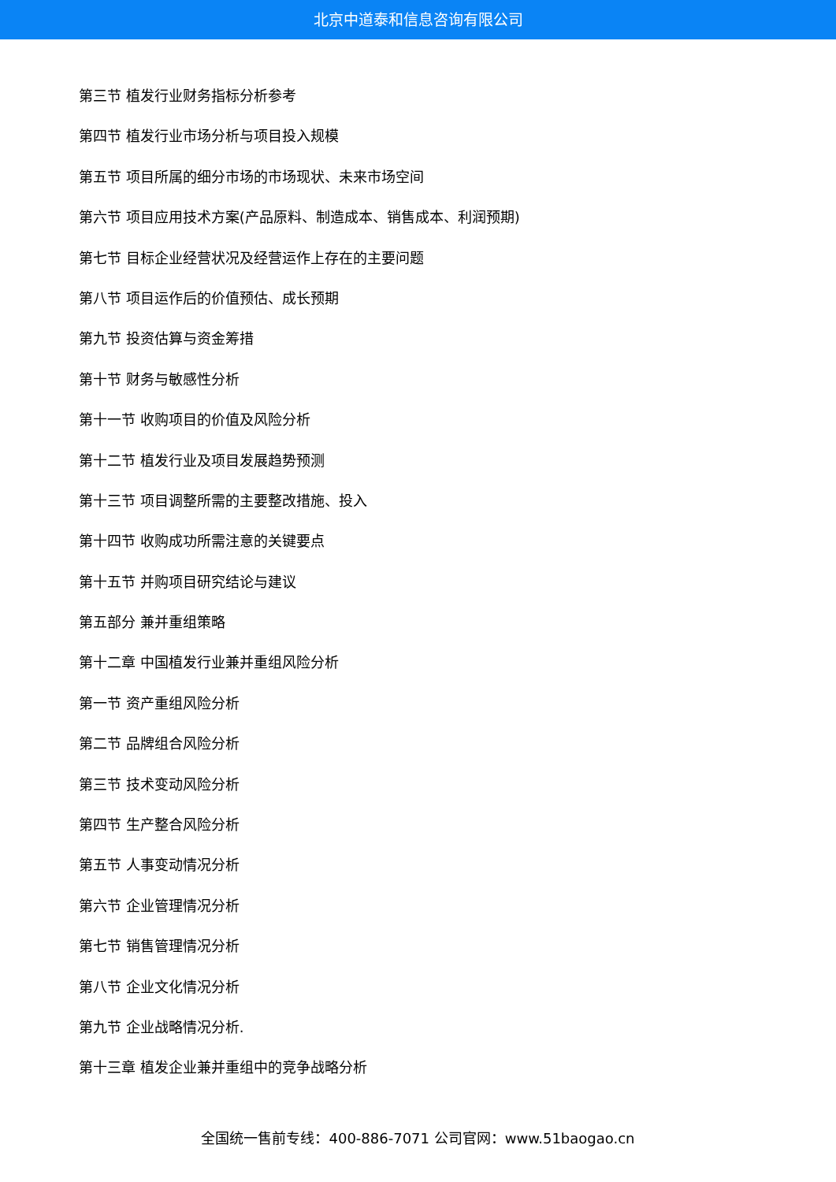北京中道泰和信息咨询有限公司
第三节 植发行业财务指标分析参考
第四节 植发行业市场分析与项目投入规模
第五节 项目所属的细分市场的市场现状、未来市场空间
第六节 项目应用技术方案(产品原料、制造成本、销售成本、利润预期)
第七节 目标企业经营状况及经营运作上存在的主要问题
第八节 项目运作后的价值预估、成长预期
第九节 投资估算与资金筹措
第十节 财务与敏感性分析
第十一节 收购项目的价值及风险分析
第十二节 植发行业及项目发展趋势预测
第十三节 项目调整所需的主要整改措施、投入
第十四节 收购成功所需注意的关键要点
第十五节 并购项目研究结论与建议
第五部分 兼并重组策略
第十二章 中国植发行业兼并重组风险分析
第一节 资产重组风险分析
第二节 品牌组合风险分析
第三节 技术变动风险分析
第四节 生产整合风险分析
第五节 人事变动情况分析
第六节 企业管理情况分析
第七节 销售管理情况分析
第八节 企业文化情况分析
第九节 企业战略情况分析.
第十三章 植发企业兼并重组中的竞争战略分析
全国统一售前专线：400-886-7071 公司官网：www.51baogao.cn